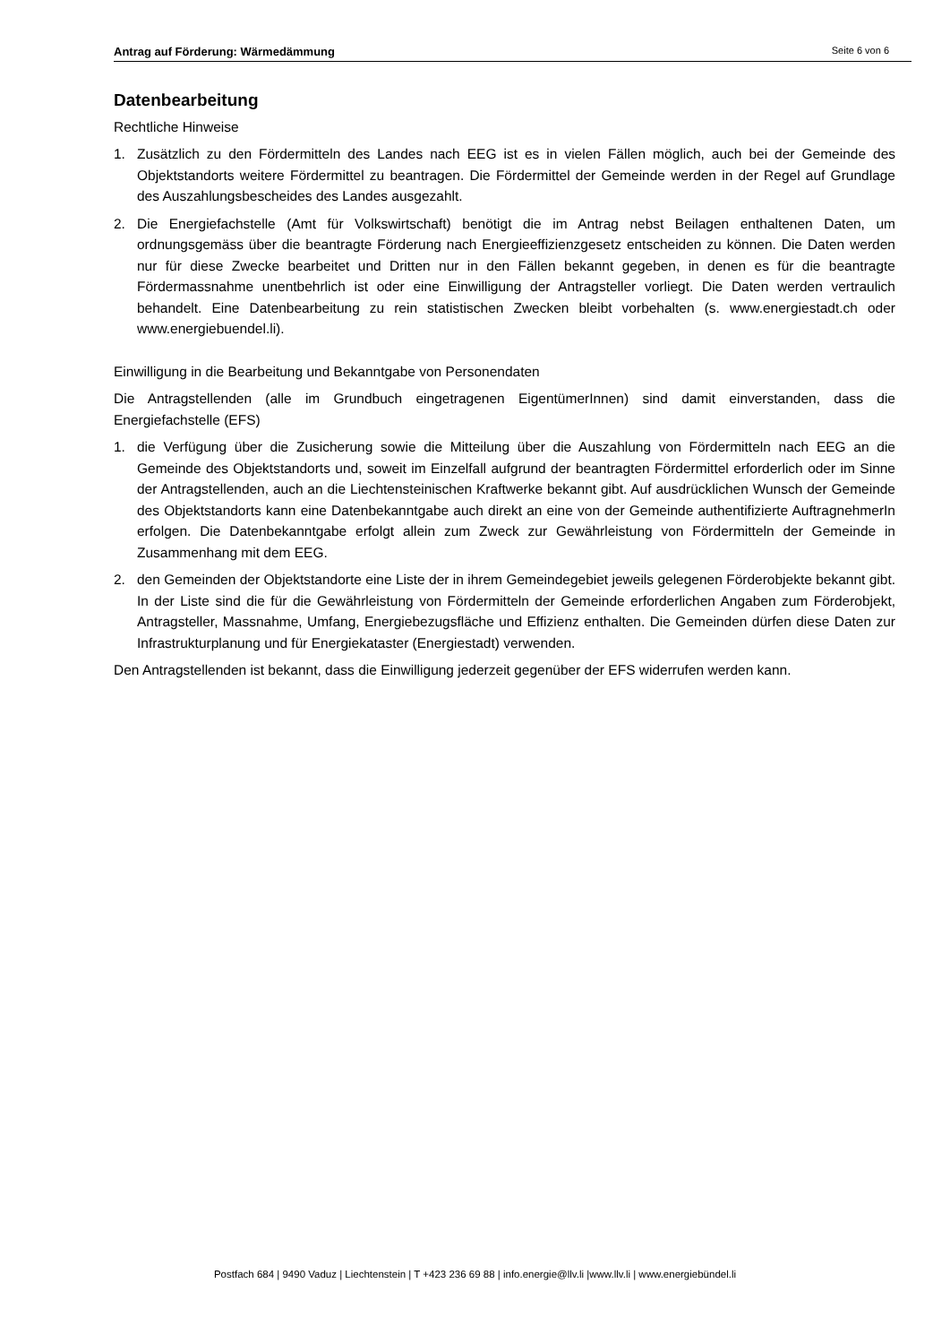Antrag auf Förderung: Wärmedämmung Seite 6 von 6
Datenbearbeitung
Rechtliche Hinweise
1. Zusätzlich zu den Fördermitteln des Landes nach EEG ist es in vielen Fällen möglich, auch bei der Gemeinde des Objektstandorts weitere Fördermittel zu beantragen. Die Fördermittel der Gemeinde werden in der Regel auf Grundlage des Auszahlungsbescheides des Landes ausgezahlt.
2. Die Energiefachstelle (Amt für Volkswirtschaft) benötigt die im Antrag nebst Beilagen enthaltenen Daten, um ordnungsgemäss über die beantragte Förderung nach Energieeffizienzgesetz entscheiden zu können. Die Daten werden nur für diese Zwecke bearbeitet und Dritten nur in den Fällen bekannt gegeben, in denen es für die beantragte Fördermassnahme unentbehrlich ist oder eine Einwilligung der Antragsteller vorliegt. Die Daten werden vertraulich behandelt. Eine Datenbearbeitung zu rein statistischen Zwecken bleibt vorbehalten (s. www.energiestadt.ch oder www.energiebuendel.li).
Einwilligung in die Bearbeitung und Bekanntgabe von Personendaten
Die Antragstellenden (alle im Grundbuch eingetragenen EigentümerInnen) sind damit einverstanden, dass die Energiefachstelle (EFS)
1. die Verfügung über die Zusicherung sowie die Mitteilung über die Auszahlung von Fördermitteln nach EEG an die Gemeinde des Objektstandorts und, soweit im Einzelfall aufgrund der beantragten Fördermittel erforderlich oder im Sinne der Antragstellenden, auch an die Liechtensteinischen Kraftwerke bekannt gibt. Auf ausdrücklichen Wunsch der Gemeinde des Objektstandorts kann eine Datenbekannt­gabe auch direkt an eine von der Gemeinde authentifizierte AuftragnehmerIn erfolgen. Die Daten­bekanntgabe erfolgt allein zum Zweck zur Gewährleistung von Fördermitteln der Gemeinde in Zusammenhang mit dem EEG.
2. den Gemeinden der Objektstandorte eine Liste der in ihrem Gemeindegebiet jeweils gelegenen Förder­objekte bekannt gibt. In der Liste sind die für die Gewährleistung von Fördermitteln der Gemeinde erforderlichen Angaben zum Förderobjekt, Antragsteller, Massnahme, Umfang, Energiebezugsfläche und Effizienz enthalten. Die Gemeinden dürfen diese Daten zur Infrastrukturplanung und für Energiekataster (Energiestadt) verwenden.
Den Antragstellenden ist bekannt, dass die Einwilligung jederzeit gegenüber der EFS widerrufen werden kann.
Postfach 684 | 9490 Vaduz | Liechtenstein | T +423 236 69 88 | info.energie@llv.li |www.llv.li | www.energiebündel.li